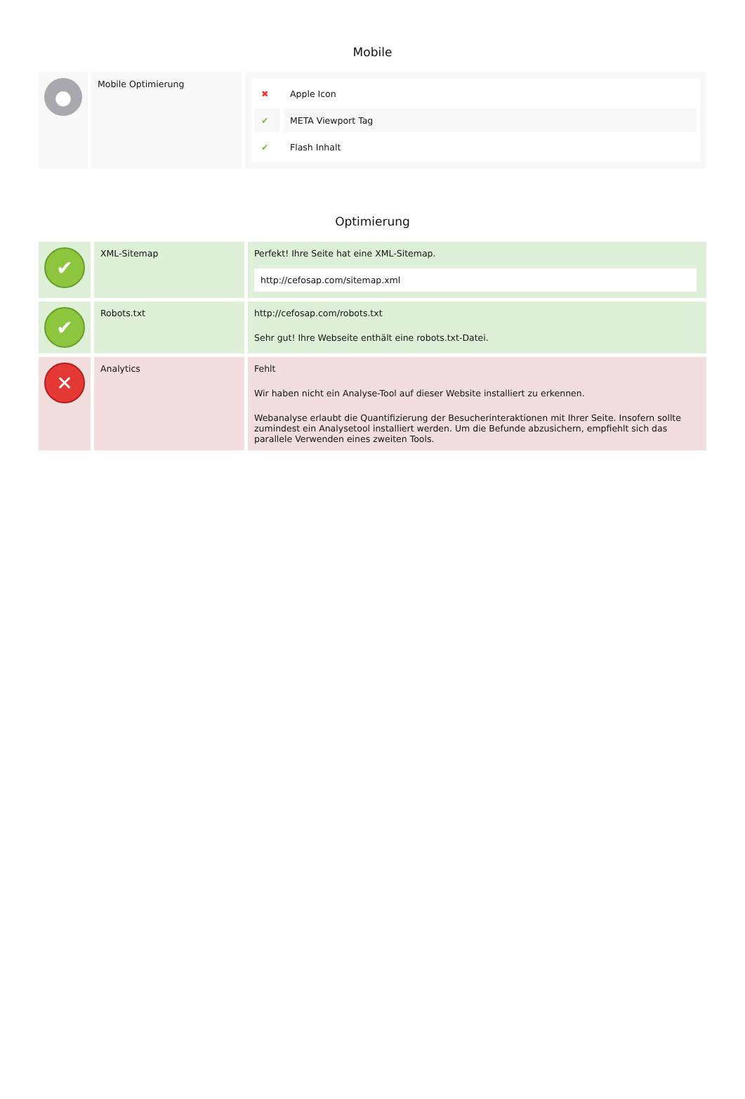Mobile
| ● | Mobile Optimierung | / ✖ / Apple Icon / / ✔ / META Viewport Tag / / ✔ / Flash Inhalt / |
Optimierung
| ✔ | XML-Sitemap | Perfekt! Ihre Seite hat eine XML-Sitemap. http://cefosap.com/sitemap.xml |
| ✔ | Robots.txt | http://cefosap.com/robots.txt Sehr gut! Ihre Webseite enthält eine robots.txt-Datei. |
| ✕ | Analytics | Fehlt Wir haben nicht ein Analyse-Tool auf dieser Website installiert zu erkennen. Webanalyse erlaubt die Quantifizierung der Besucherinteraktionen mit Ihrer Seite. Insofern sollte zumindest ein Analysetool installiert werden. Um die Befunde abzusichern, empfiehlt sich das parallele Verwenden eines zweiten Tools. |